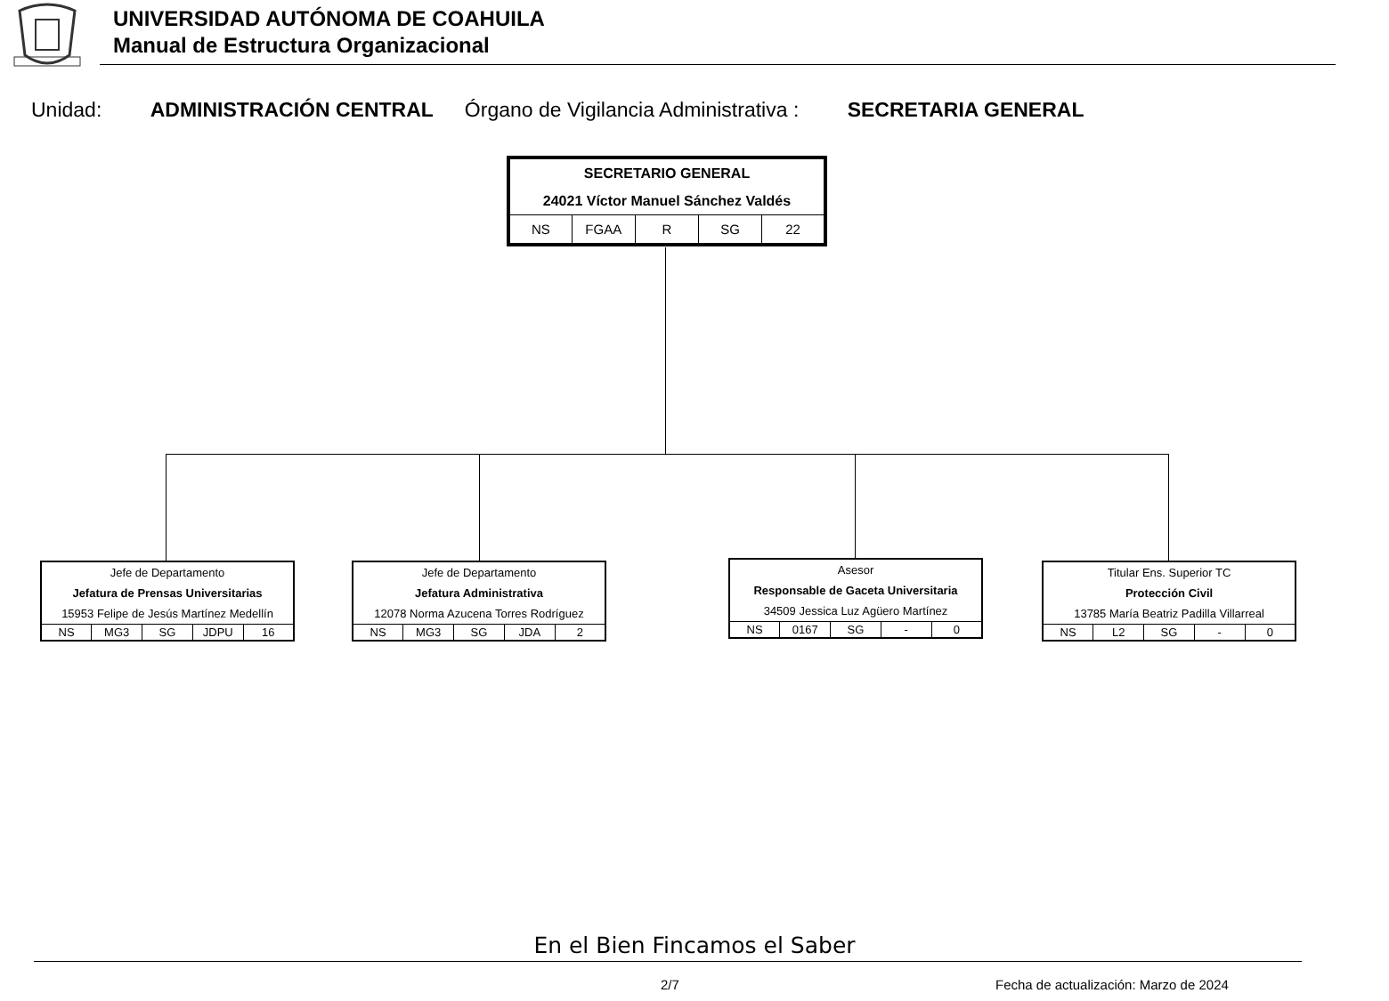UNIVERSIDAD AUTÓNOMA DE COAHUILA
Manual de Estructura Organizacional
Unidad: ADMINISTRACIÓN CENTRAL Órgano de Vigilancia Administrativa : SECRETARIA GENERAL
| SECRETARIO GENERAL | | | | |
| 24021 Víctor Manuel Sánchez Valdés | | | | |
| NS | FGAA | R | SG | 22 |
| Jefe de Departamento | | | | |
| Jefatura de Prensas Universitarias | | | | |
| 15953 Felipe de Jesús Martínez Medellín | | | | |
| NS | MG3 | SG | JDPU | 16 |
| Jefe de Departamento | | | | |
| Jefatura Administrativa | | | | |
| 12078 Norma Azucena Torres Rodríguez | | | | |
| NS | MG3 | SG | JDA | 2 |
| Asesor | | | | |
| Responsable de Gaceta Universitaria | | | | |
| 34509 Jessica Luz Agüero Martínez | | | | |
| NS | 0167 | SG | - | 0 |
| Titular Ens. Superior TC | | | | |
| Protección Civil | | | | |
| 13785 María Beatriz Padilla Villarreal | | | | |
| NS | L2 | SG | - | 0 |
En el Bien Fincamos el Saber
2/7
Fecha de actualización: Marzo de 2024